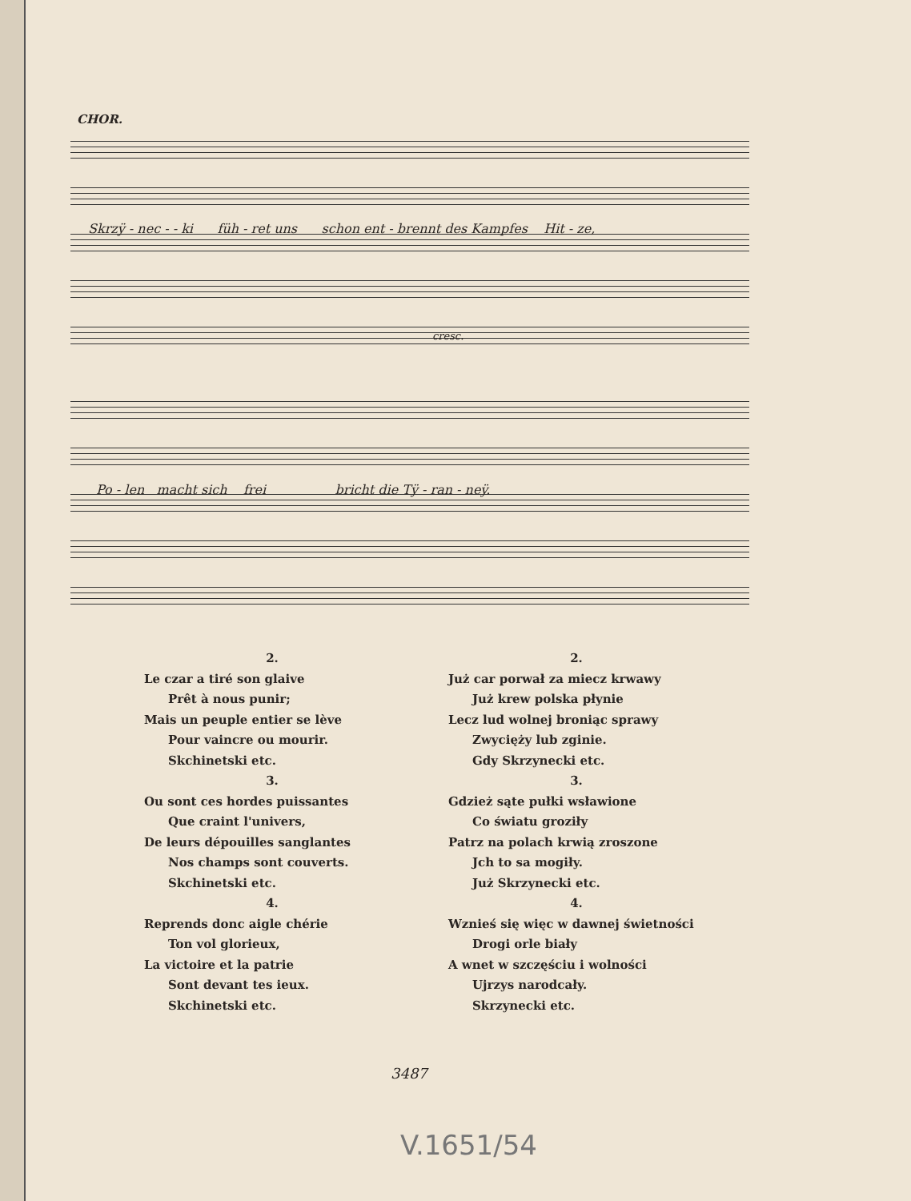CHOR.
Skrzÿ - nec - - ki füh - ret uns schon ent - brennt des Kampfes Hit - ze,
cresc.
Po - len macht sich frei bricht die Tÿ - ran - neÿ.
2.
Le czar a tiré son glaive
Prêt à nous punir;
Mais un peuple entier se lève
Pour vaincre ou mourir.
Skchinetski etc.
3.
Ou sont ces hordes puissantes
Que craint l'univers,
De leurs dépouilles sanglantes
Nos champs sont couverts.
Skchinetski etc.
4.
Reprends donc aigle chérie
Ton vol glorieux,
La victoire et la patrie
Sont devant tes ieux.
Skchinetski etc.
2.
Już car porwał za miecz krwawy
Już krew polska płynie
Lecz lud wolnej broniąc sprawy
Zwycięży lub zginie.
Gdy Skrzynecki etc.
3.
Gdzież sąte pułki wsławione
Co światu groziły
Patrz na polach krwią zroszone
Jch to sa mogiły.
Już Skrzynecki etc.
4.
Wznieś się więc w dawnej świetności
Drogi orle biały
A wnet w szczęściu i wolności
Ujrzys narodcały.
Skrzynecki etc.
3487
V.1651/54